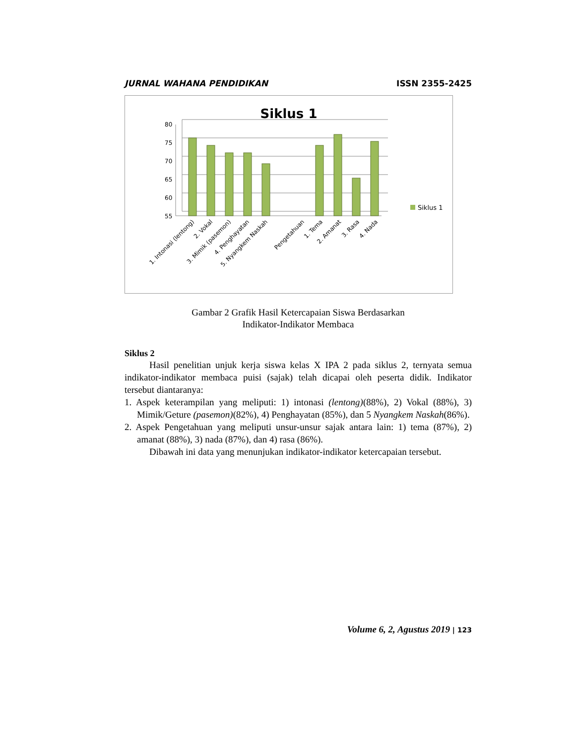JURNAL WAHANA PENDIDIKAN ISSN 2355-2425
Siklus 1
80
75
70
65
60
55
Siklus 1
1. Intonasi (lentong)
2. Vokal
3. Mimik (pasemon)
4. Penghayatan
5. Nyangkem Naskah
Pengetahuan
1. Tema
2. Amanat
3. Rasa
4. Nada
Gambar 2 Grafik Hasil Ketercapaian Siswa Berdasarkan
Indikator-Indikator Membaca
Siklus 2
Hasil penelitian unjuk kerja siswa kelas X IPA 2 pada siklus 2, ternyata semua indikator-indikator membaca puisi (sajak) telah dicapai oleh peserta didik. Indikator tersebut diantaranya:
1. Aspek keterampilan yang meliputi: 1) intonasi (lentong)(88%), 2) Vokal (88%), 3) Mimik/Geture (pasemon)(82%), 4) Penghayatan (85%), dan 5 Nyangkem Naskah(86%).
2. Aspek Pengetahuan yang meliputi unsur-unsur sajak antara lain: 1) tema (87%), 2) amanat (88%), 3) nada (87%), dan 4) rasa (86%).
Dibawah ini data yang menunjukan indikator-indikator ketercapaian tersebut.
Volume 6, 2, Agustus 2019 | 123